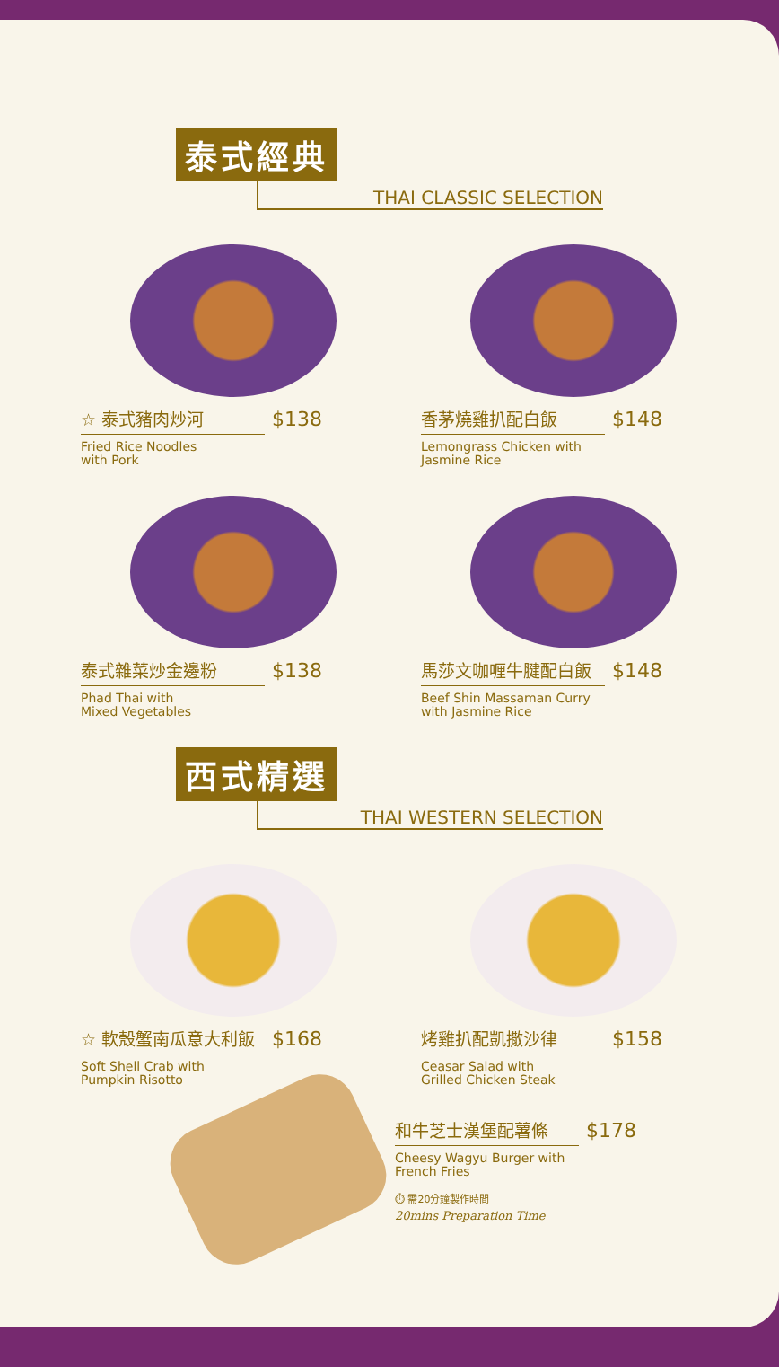泰式經典
THAI CLASSIC SELECTION
☆ 泰式豬肉炒河 $138
Fried Rice Noodles
with Pork
香茅燒雞扒配白飯 $148
Lemongrass Chicken with
Jasmine Rice
泰式雜菜炒金邊粉 $138
Phad Thai with
Mixed Vegetables
馬莎文咖喱牛腱配白飯 $148
Beef Shin Massaman Curry
with Jasmine Rice
西式精選
THAI WESTERN SELECTION
☆ 軟殼蟹南瓜意大利飯 $168
Soft Shell Crab with
Pumpkin Risotto
烤雞扒配凱撒沙律 $158
Ceasar Salad with
Grilled Chicken Steak
和牛芝士漢堡配薯條 $178
Cheesy Wagyu Burger with
French Fries
⏱ 需20分鐘製作時間
20mins Preparation Time